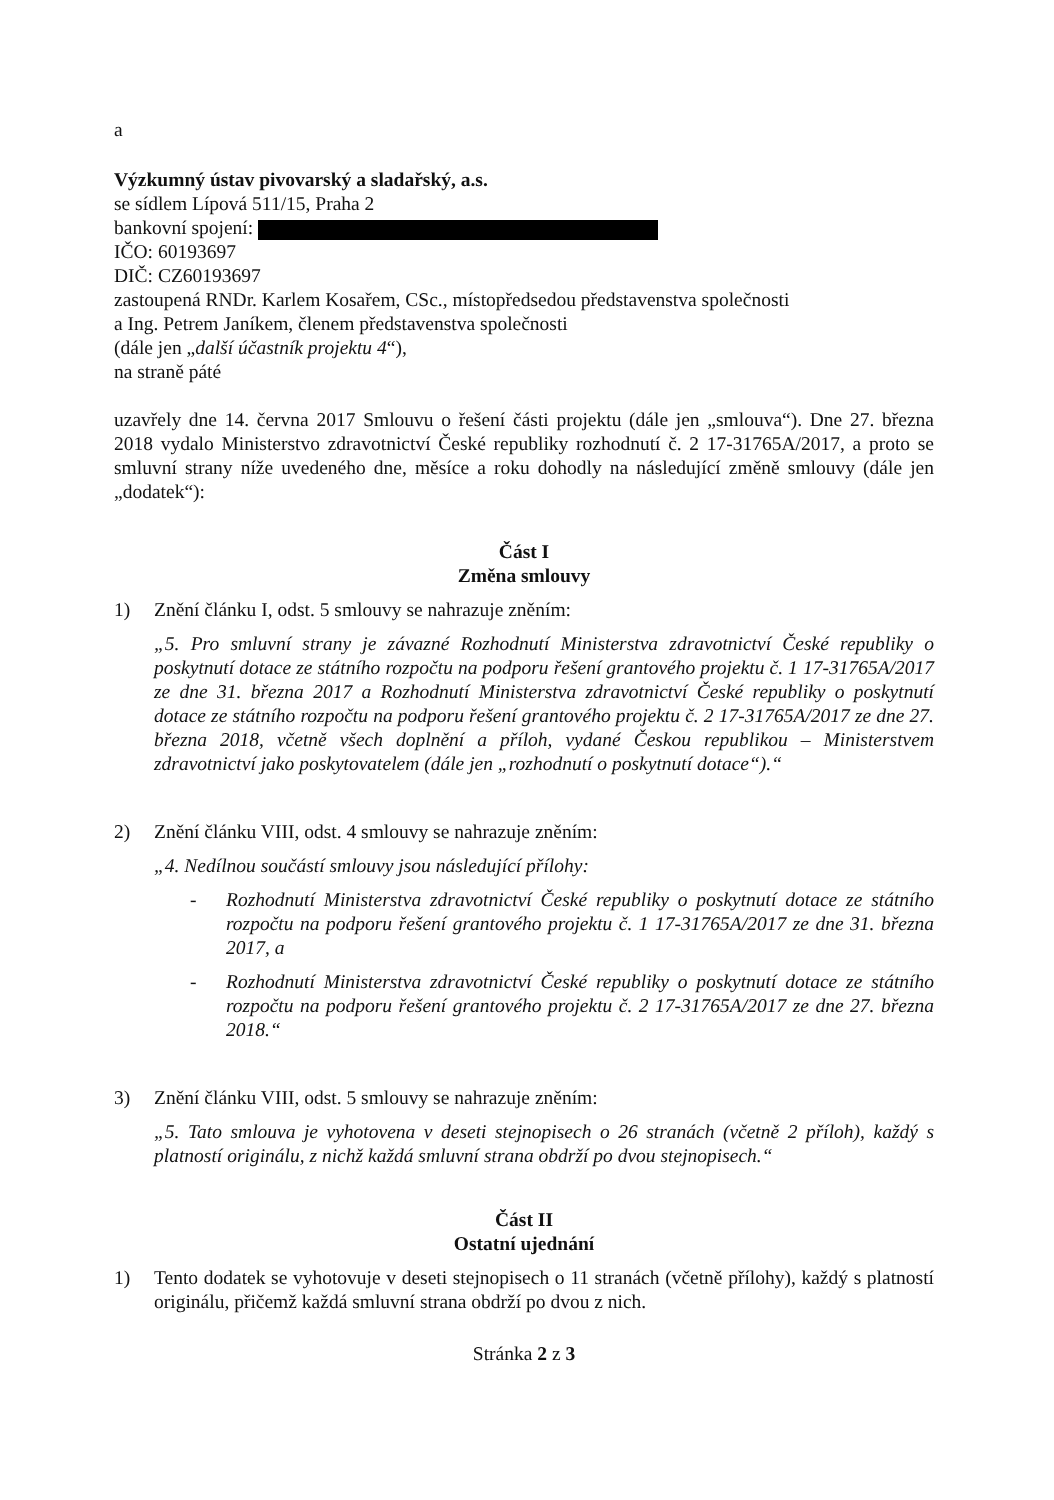a
Výzkumný ústav pivovarský a sladařský, a.s.
se sídlem Lípová 511/15, Praha 2
bankovní spojení:
IČO: 60193697
DIČ: CZ60193697
zastoupená RNDr. Karlem Kosařem, CSc., místopředsedou představenstva společnosti
a Ing. Petrem Janíkem, členem představenstva společnosti
(dále jen „další účastník projektu 4“),
na straně páté
uzavřely dne 14. června 2017 Smlouvu o řešení části projektu (dále jen „smlouva“). Dne 27. března 2018 vydalo Ministerstvo zdravotnictví České republiky rozhodnutí č. 2 17-31765A/2017, a proto se smluvní strany níže uvedeného dne, měsíce a roku dohodly na následující změně smlouvy (dále jen „dodatek“):
Část I
Změna smlouvy
1) Znění článku I, odst. 5 smlouvy se nahrazuje zněním:
„5. Pro smluvní strany je závazné Rozhodnutí Ministerstva zdravotnictví České republiky o poskytnutí dotace ze státního rozpočtu na podporu řešení grantového projektu č. 1 17-31765A/2017 ze dne 31. března 2017 a Rozhodnutí Ministerstva zdravotnictví České republiky o poskytnutí dotace ze státního rozpočtu na podporu řešení grantového projektu č. 2 17-31765A/2017 ze dne 27. března 2018, včetně všech doplnění a příloh, vydané Českou republikou – Ministerstvem zdravotnictví jako poskytovatelem (dále jen „rozhodnutí o poskytnutí dotace“).“
2) Znění článku VIII, odst. 4 smlouvy se nahrazuje zněním:
„4. Nedílnou součástí smlouvy jsou následující přílohy:
- Rozhodnutí Ministerstva zdravotnictví České republiky o poskytnutí dotace ze státního rozpočtu na podporu řešení grantového projektu č. 1 17-31765A/2017 ze dne 31. března 2017, a
- Rozhodnutí Ministerstva zdravotnictví České republiky o poskytnutí dotace ze státního rozpočtu na podporu řešení grantového projektu č. 2 17-31765A/2017 ze dne 27. března 2018.“
3) Znění článku VIII, odst. 5 smlouvy se nahrazuje zněním:
„5. Tato smlouva je vyhotovena v deseti stejnopisech o 26 stranách (včetně 2 příloh), každý s platností originálu, z nichž každá smluvní strana obdrží po dvou stejnopisech.“
Část II
Ostatní ujednání
1) Tento dodatek se vyhotovuje v deseti stejnopisech o 11 stranách (včetně přílohy), každý s platností originálu, přičemž každá smluvní strana obdrží po dvou z nich.
Stránka 2 z 3